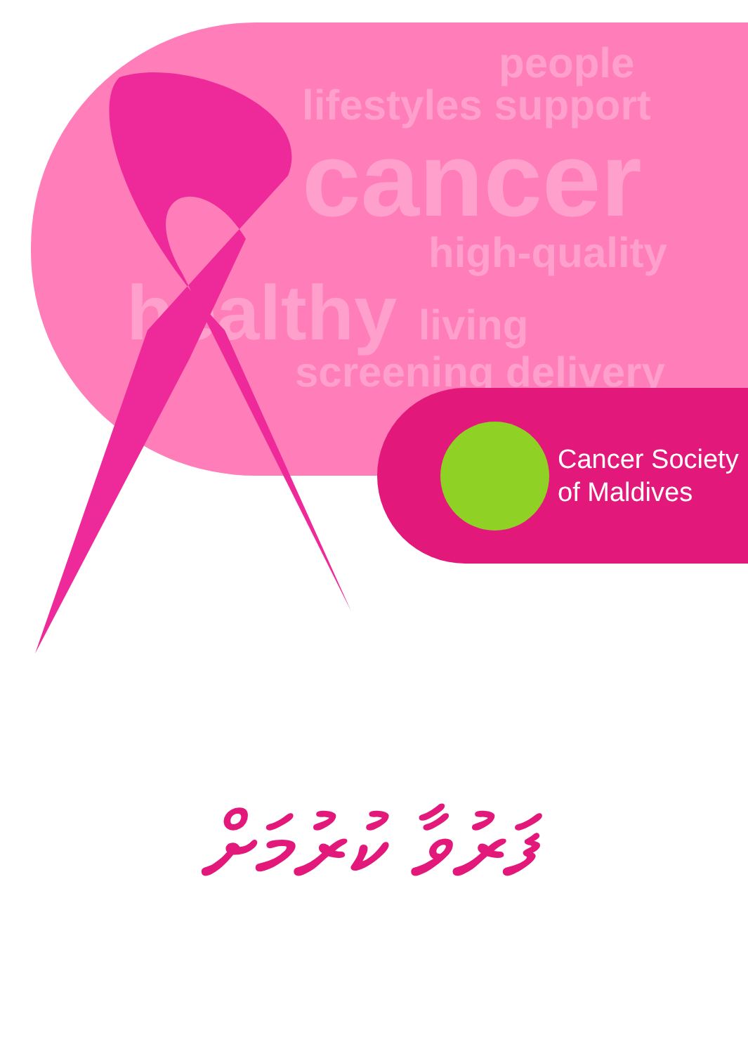people
lifestyles support
cancer
high-quality
healthy living
screening delivery
Cancer Society
of Maldives
ފަރުވާ ކުރުމަށް